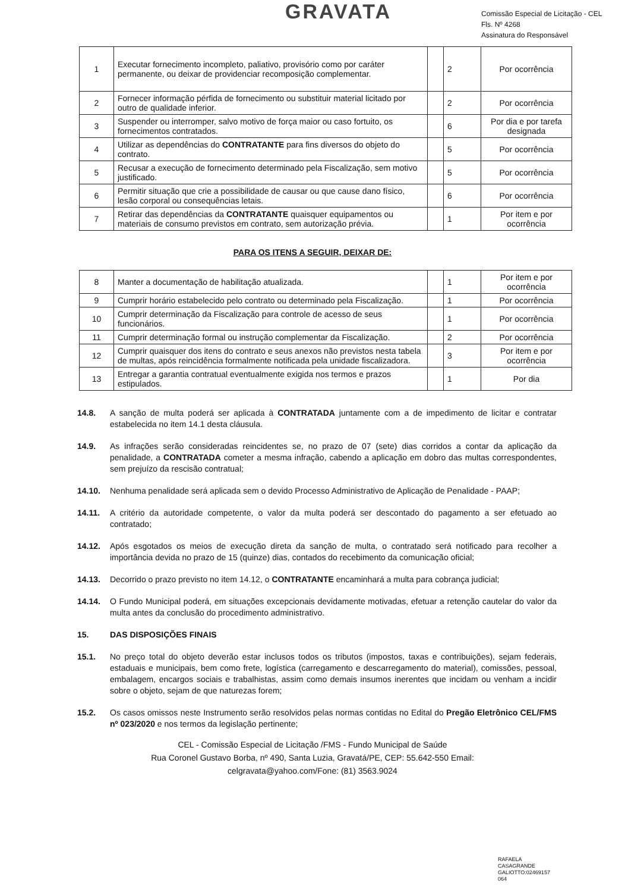GRAVATA
Comissão Especial de Licitação - CEL
Fls. Nº 4268
Assinatura do Responsável
| 1 | Executar fornecimento incompleto, paliativo, provisório como por caráter permanente, ou deixar de providenciar recomposição complementar. | | 2 | Por ocorrência |
| 2 | Fornecer informação pérfida de fornecimento ou substituir material licitado por outro de qualidade inferior. | | 2 | Por ocorrência |
| 3 | Suspender ou interromper, salvo motivo de força maior ou caso fortuito, os fornecimentos contratados. | | 6 | Por dia e por tarefa designada |
| 4 | Utilizar as dependências do CONTRATANTE para fins diversos do objeto do contrato. | | 5 | Por ocorrência |
| 5 | Recusar a execução de fornecimento determinado pela Fiscalização, sem motivo justificado. | | 5 | Por ocorrência |
| 6 | Permitir situação que crie a possibilidade de causar ou que cause dano físico, lesão corporal ou consequências letais. | | 6 | Por ocorrência |
| 7 | Retirar das dependências da CONTRATANTE quaisquer equipamentos ou materiais de consumo previstos em contrato, sem autorização prévia. | | 1 | Por item e por ocorrência |
PARA OS ITENS A SEGUIR, DEIXAR DE:
| 8 | Manter a documentação de habilitação atualizada. | | 1 | Por item e por ocorrência |
| 9 | Cumprir horário estabelecido pelo contrato ou determinado pela Fiscalização. | | 1 | Por ocorrência |
| 10 | Cumprir determinação da Fiscalização para controle de acesso de seus funcionários. | | 1 | Por ocorrência |
| 11 | Cumprir determinação formal ou instrução complementar da Fiscalização. | | 2 | Por ocorrência |
| 12 | Cumprir quaisquer dos itens do contrato e seus anexos não previstos nesta tabela de multas, após reincidência formalmente notificada pela unidade fiscalizadora. | | 3 | Por item e por ocorrência |
| 13 | Entregar a garantia contratual eventualmente exigida nos termos e prazos estipulados. | | 1 | Por dia |
14.8. A sanção de multa poderá ser aplicada à CONTRATADA juntamente com a de impedimento de licitar e contratar estabelecida no item 14.1 desta cláusula.
14.9. As infrações serão consideradas reincidentes se, no prazo de 07 (sete) dias corridos a contar da aplicação da penalidade, a CONTRATADA cometer a mesma infração, cabendo a aplicação em dobro das multas correspondentes, sem prejuízo da rescisão contratual;
14.10. Nenhuma penalidade será aplicada sem o devido Processo Administrativo de Aplicação de Penalidade - PAAP;
14.11. A critério da autoridade competente, o valor da multa poderá ser descontado do pagamento a ser efetuado ao contratado;
14.12. Após esgotados os meios de execução direta da sanção de multa, o contratado será notificado para recolher a importância devida no prazo de 15 (quinze) dias, contados do recebimento da comunicação oficial;
14.13. Decorrido o prazo previsto no item 14.12, o CONTRATANTE encaminhará a multa para cobrança judicial;
14.14. O Fundo Municipal poderá, em situações excepcionais devidamente motivadas, efetuar a retenção cautelar do valor da multa antes da conclusão do procedimento administrativo.
15. DAS DISPOSIÇÕES FINAIS
15.1. No preço total do objeto deverão estar inclusos todos os tributos (impostos, taxas e contribuições), sejam federais, estaduais e municipais, bem como frete, logística (carregamento e descarregamento do material), comissões, pessoal, embalagem, encargos sociais e trabalhistas, assim como demais insumos inerentes que incidam ou venham a incidir sobre o objeto, sejam de que naturezas forem;
15.2. Os casos omissos neste Instrumento serão resolvidos pelas normas contidas no Edital do Pregão Eletrônico CEL/FMS nº 023/2020 e nos termos da legislação pertinente;
CEL - Comissão Especial de Licitação /FMS - Fundo Municipal de Saúde
Rua Coronel Gustavo Borba, nº 490, Santa Luzia, Gravatá/PE, CEP: 55.642-550 Email:
celgravata@yahoo.com/Fone: (81) 3563.9024
RAFAELA
CASAGRANDE
GALIOTTO:02469157
064